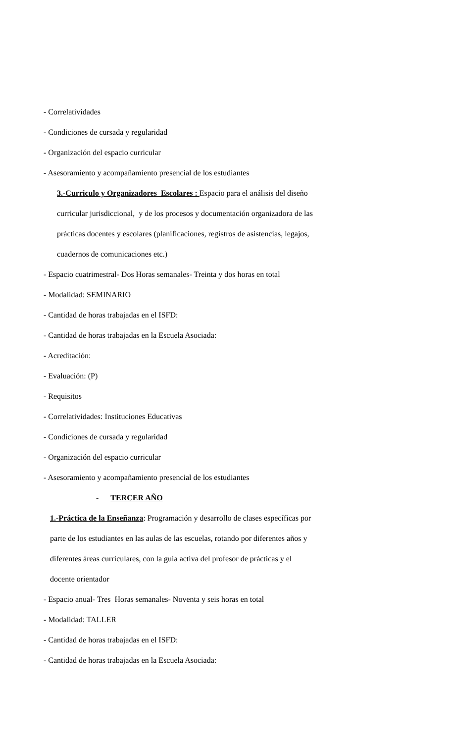- Correlatividades
- Condiciones de cursada y regularidad
- Organización del espacio curricular
- Asesoramiento y acompañamiento presencial de los estudiantes
3.-Curriculo y Organizadores Escolares : Espacio para el análisis del diseño
curricular jurisdiccional, y de los procesos y documentación organizadora de las
prácticas docentes y escolares (planificaciones, registros de asistencias, legajos,
cuadernos de comunicaciones etc.)
- Espacio cuatrimestral- Dos Horas semanales- Treinta y dos horas en total
- Modalidad: SEMINARIO
- Cantidad de horas trabajadas en el ISFD:
- Cantidad de horas trabajadas en la Escuela Asociada:
- Acreditación:
- Evaluación: (P)
- Requisitos
- Correlatividades: Instituciones Educativas
- Condiciones de cursada y regularidad
- Organización del espacio curricular
- Asesoramiento y acompañamiento presencial de los estudiantes
- TERCER AÑO
1.-Práctica de la Enseñanza: Programación y desarrollo de clases específicas por
parte de los estudiantes en las aulas de las escuelas, rotando por diferentes años y
diferentes áreas curriculares, con la guía activa del profesor de prácticas y el
docente orientador
- Espacio anual- Tres Horas semanales- Noventa y seis horas en total
- Modalidad: TALLER
- Cantidad de horas trabajadas en el ISFD:
- Cantidad de horas trabajadas en la Escuela Asociada: